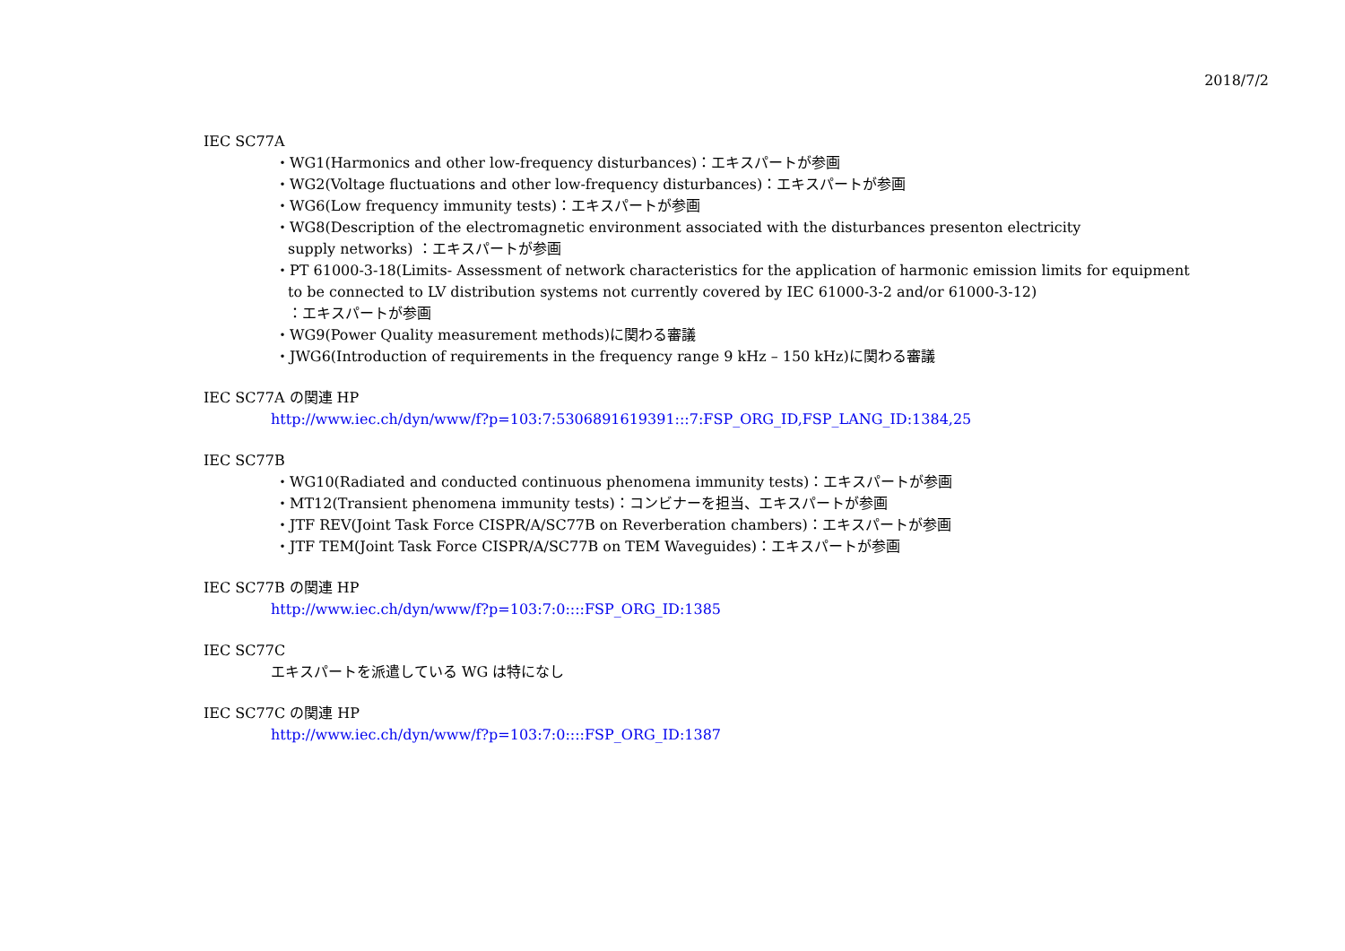2018/7/2
IEC SC77A
・WG1(Harmonics and other low-frequency disturbances)：エキスパートが参画
・WG2(Voltage fluctuations and other low-frequency disturbances)：エキスパートが参画
・WG6(Low frequency immunity tests)：エキスパートが参画
・WG8(Description of the electromagnetic environment associated with the disturbances presenton electricity
supply networks) ：エキスパートが参画
・PT 61000-3-18(Limits- Assessment of network characteristics for the application of harmonic emission limits for equipment
to be connected to LV distribution systems not currently covered by IEC 61000-3-2 and/or 61000-3-12)
：エキスパートが参画
・WG9(Power Quality measurement methods)に関わる審議
・JWG6(Introduction of requirements in the frequency range 9 kHz – 150 kHz)に関わる審議
IEC SC77A の関連 HP
http://www.iec.ch/dyn/www/f?p=103:7:5306891619391:::7:FSP_ORG_ID,FSP_LANG_ID:1384,25
IEC SC77B
・WG10(Radiated and conducted continuous phenomena immunity tests)：エキスパートが参画
・MT12(Transient phenomena immunity tests)：コンビナーを担当、エキスパートが参画
・JTF REV(Joint Task Force CISPR/A/SC77B on Reverberation chambers)：エキスパートが参画
・JTF TEM(Joint Task Force CISPR/A/SC77B on TEM Waveguides)：エキスパートが参画
IEC SC77B の関連 HP
http://www.iec.ch/dyn/www/f?p=103:7:0::::FSP_ORG_ID:1385
IEC SC77C
エキスパートを派遣している WG は特になし
IEC SC77C の関連 HP
http://www.iec.ch/dyn/www/f?p=103:7:0::::FSP_ORG_ID:1387